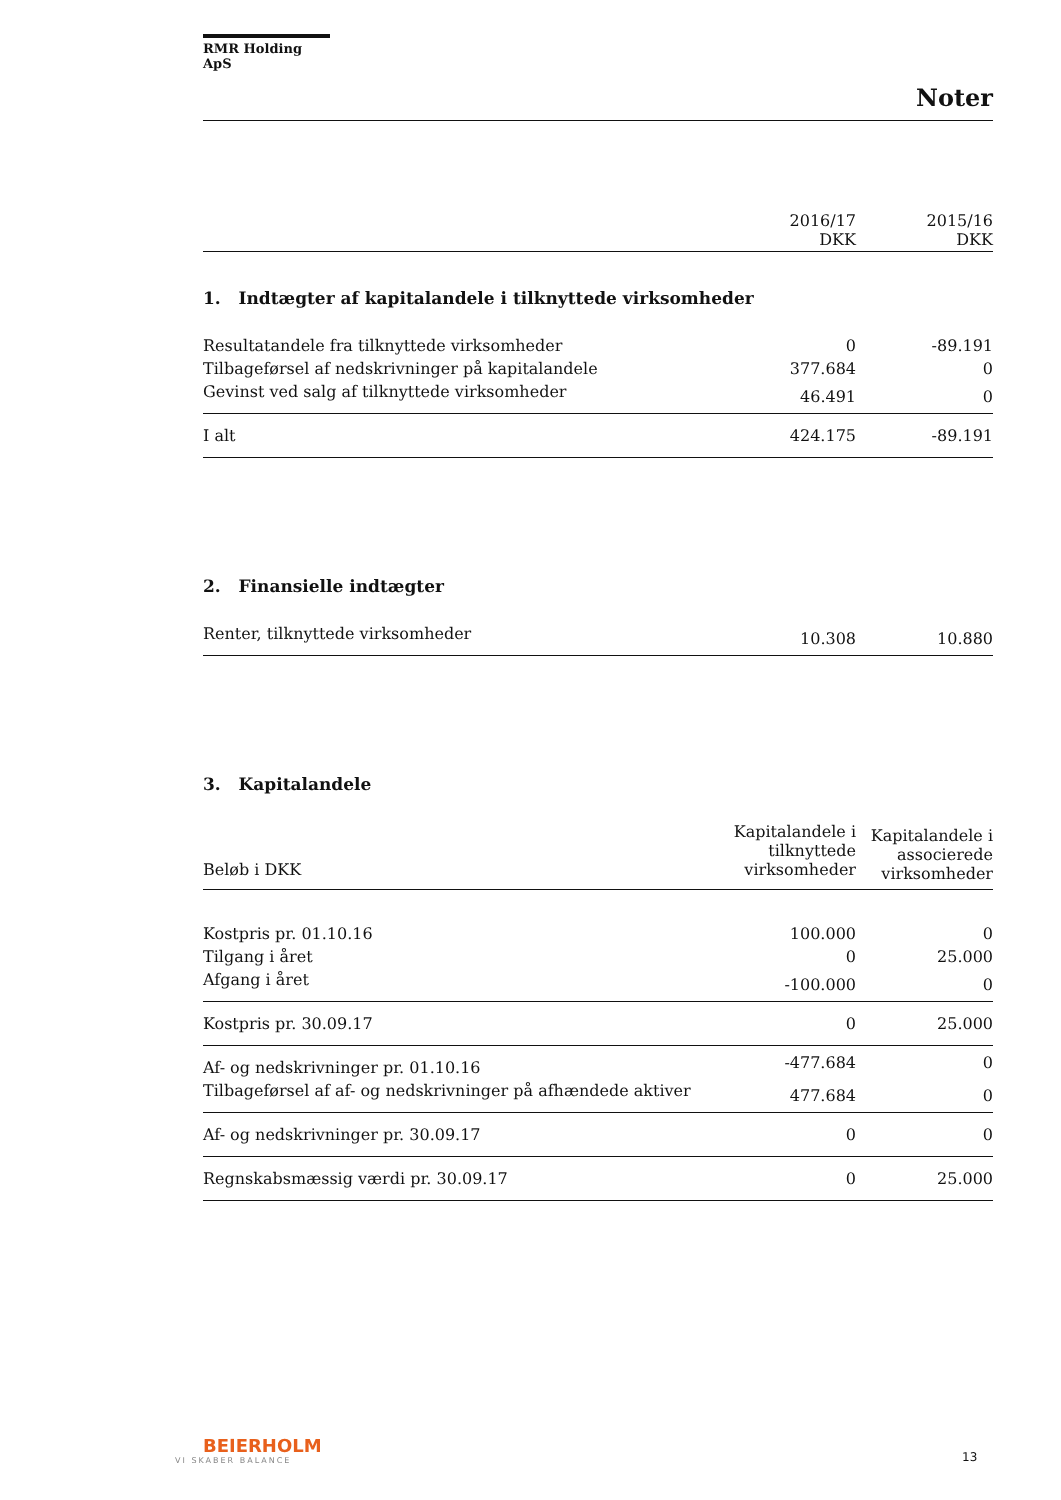RMR Holding ApS
Noter
| | 2016/17 DKK | 2015/16 DKK |
1. Indtægter af kapitalandele i tilknyttede virksomheder
| Resultatandele fra tilknyttede virksomheder | 0 | -89.191 |
| Tilbageførsel af nedskrivninger på kapitalandele | 377.684 | 0 |
| Gevinst ved salg af tilknyttede virksomheder | 46.491 | 0 |
| I alt | 424.175 | -89.191 |
2. Finansielle indtægter
| Renter, tilknyttede virksomheder | 10.308 | 10.880 |
3. Kapitalandele
| Beløb i DKK | Kapitalandele i tilknyttede virksomheder | Kapitalandele i associerede virksomheder |
| Kostpris pr. 01.10.16 | 100.000 | 0 |
| Tilgang i året | 0 | 25.000 |
| Afgang i året | -100.000 | 0 |
| Kostpris pr. 30.09.17 | 0 | 25.000 |
| Af- og nedskrivninger pr. 01.10.16 | -477.684 | 0 |
| Tilbageførsel af af- og nedskrivninger på afhændede aktiver | 477.684 | 0 |
| Af- og nedskrivninger pr. 30.09.17 | 0 | 0 |
| Regnskabsmæssig værdi pr. 30.09.17 | 0 | 25.000 |
BEIERHOLM
VI SKABER BALANCE
13